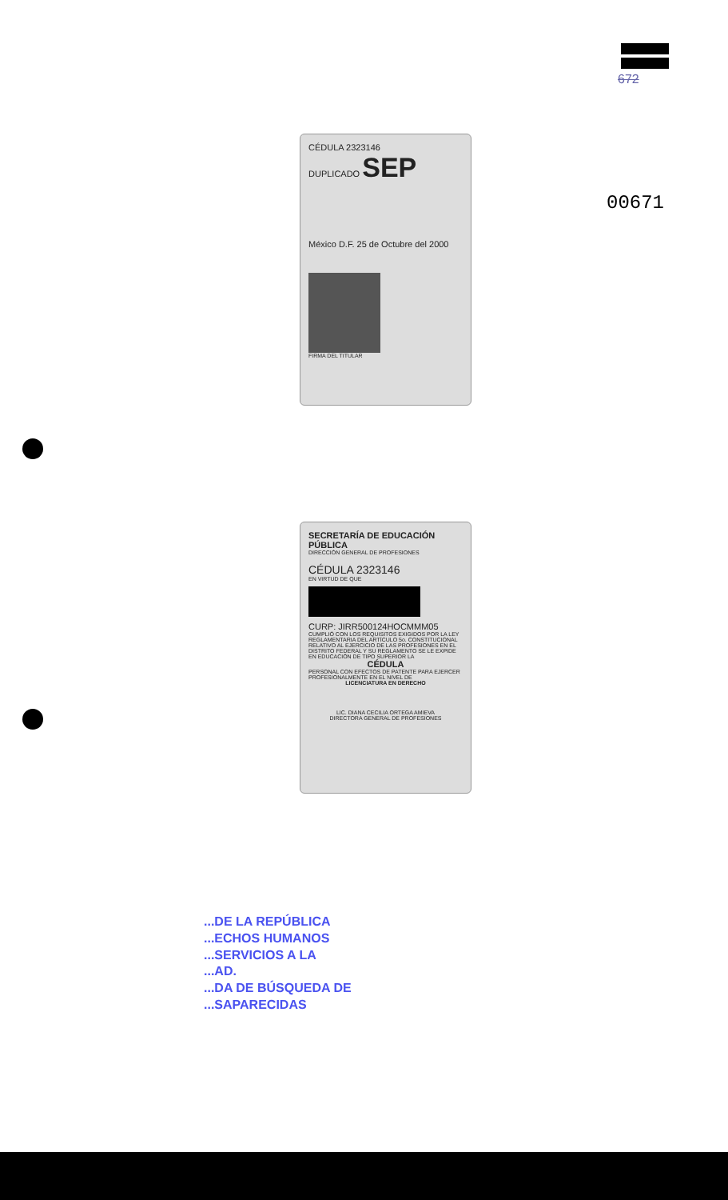672
00671
CÉDULA 2323146
DUPLICADO SEP
México D.F. 25 de Octubre del 2000
FIRMA DEL TITULAR
SECRETARÍA DE EDUCACIÓN PÚBLICA
DIRECCIÓN GENERAL DE PROFESIONES
CÉDULA 2323146
EN VIRTUD DE QUE
CURP: JIRR500124HOCMMM05
CUMPLIÓ CON LOS REQUISITOS EXIGIDOS POR LA LEY REGLAMENTARIA DEL ARTÍCULO 5o. CONSTITUCIONAL RELATIVO AL EJERCICIO DE LAS PROFESIONES EN EL DISTRITO FEDERAL Y SU REGLAMENTO SE LE EXPIDE EN EDUCACIÓN DE TIPO SUPERIOR LA
CÉDULA
PERSONAL CON EFECTOS DE PATENTE PARA EJERCER PROFESIONALMENTE EN EL NIVEL DE
LICENCIATURA EN DERECHO
LIC. DIANA CECILIA ORTEGA AMIEVA
DIRECTORA GENERAL DE PROFESIONES
...DE LA REPÚBLICA
...ECHOS HUMANOS
...SERVICIOS A LA
...AD.
...DA DE BÚSQUEDA DE
...SAPARECIDAS